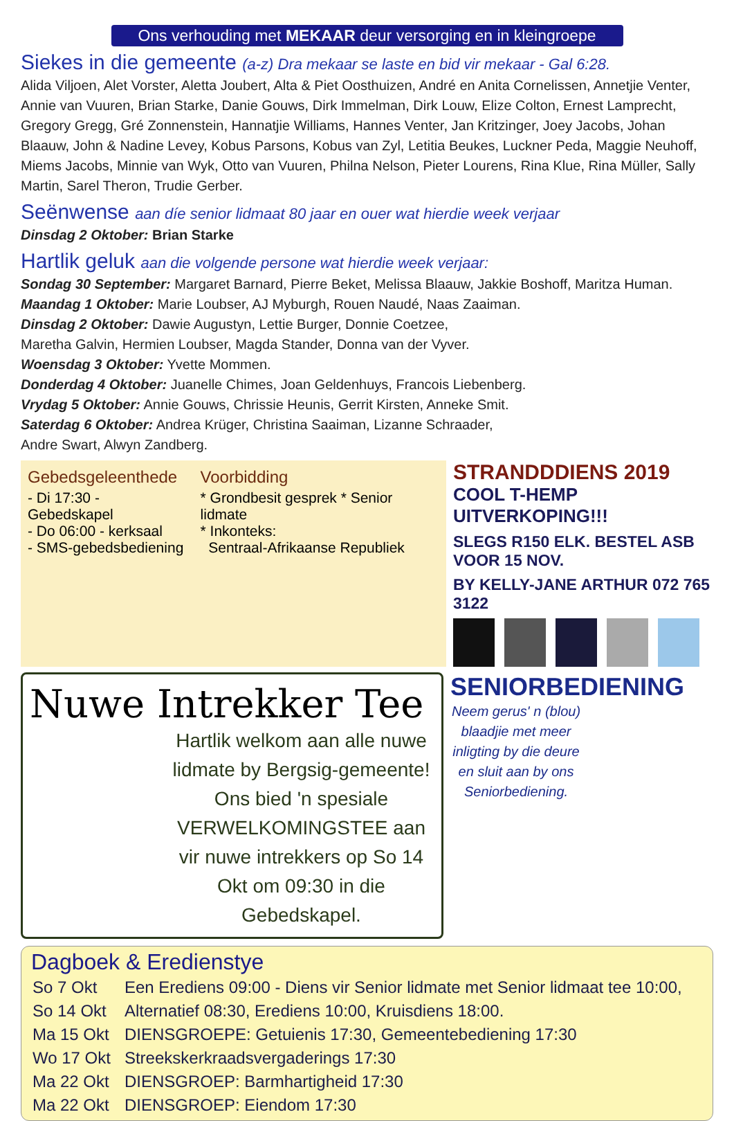Ons verhouding met MEKAAR deur versorging en in kleingroepe
Siekes in die gemeente (a-z) Dra mekaar se laste en bid vir mekaar - Gal 6:28.
Alida Viljoen, Alet Vorster, Aletta Joubert, Alta & Piet Oosthuizen, André en Anita Cornelissen, Annetjie Venter, Annie van Vuuren, Brian Starke, Danie Gouws, Dirk Immelman, Dirk Louw, Elize Colton, Ernest Lamprecht, Gregory Gregg, Gré Zonnenstein, Hannatjie Williams, Hannes Venter, Jan Kritzinger, Joey Jacobs, Johan Blaauw, John & Nadine Levey, Kobus Parsons, Kobus van Zyl, Letitia Beukes, Luckner Peda, Maggie Neuhoff, Miems Jacobs, Minnie van Wyk, Otto van Vuuren, Philna Nelson, Pieter Lourens, Rina Klue, Rina Müller, Sally Martin, Sarel Theron, Trudie Gerber.
Seënwense aan díe senior lidmaat 80 jaar en ouer wat hierdie week verjaar
Dinsdag 2 Oktober: Brian Starke
Hartlik geluk aan die volgende persone wat hierdie week verjaar:
Sondag 30 September: Margaret Barnard, Pierre Beket, Melissa Blaauw, Jakkie Boshoff, Maritza Human.
Maandag 1 Oktober: Marie Loubser, AJ Myburgh, Rouen Naudé, Naas Zaaiman.
Dinsdag 2 Oktober: Dawie Augustyn, Lettie Burger, Donnie Coetzee,
Maretha Galvin, Hermien Loubser, Magda Stander, Donna van der Vyver.
Woensdag 3 Oktober: Yvette Mommen.
Donderdag 4 Oktober: Juanelle Chimes, Joan Geldenhuys, Francois Liebenberg.
Vrydag 5 Oktober: Annie Gouws, Chrissie Heunis, Gerrit Kirsten, Anneke Smit.
Saterdag 6 Oktober: Andrea Krüger, Christina Saaiman, Lizanne Schraader,
Andre Swart, Alwyn Zandberg.
Gebedsgeleenthede
- Di 17:30 - Gebedskapel
- Do 06:00 - kerksaal
- SMS-gebedsbediening
Voorbidding
* Grondbesit gesprek * Senior lidmate
* Inkonteks:
Sentraal-Afrikaanse Republiek
STRANDDDIENS 2019
COOL T-HEMP UITVERKOPING!!!
SLEGS R150 ELK. BESTEL ASB VOOR 15 NOV.
BY KELLY-JANE ARTHUR 072 765 3122
Nuwe Intrekker Tee
Hartlik welkom aan alle nuwe lidmate by Bergsig-gemeente! Ons bied 'n spesiale VERWELKOMINGSTEE aan vir nuwe intrekkers op So 14 Okt om 09:30 in die Gebedskapel.
SENIORBEDIENING
Neem gerus' n (blou) blaadjie met meer inligting by die deure en sluit aan by ons Seniorbediening.
Dagboek & Eredienstye
| So 7 Okt | Een Erediens 09:00 - Diens vir Senior lidmate met Senior lidmaat tee 10:00, |
| So 14 Okt | Alternatief 08:30, Erediens 10:00, Kruisdiens 18:00. |
| Ma 15 Okt | DIENSGROEPE: Getuienis 17:30, Gemeentebediening 17:30 |
| Wo 17 Okt | Streekskerkraadsvergaderings 17:30 |
| Ma 22 Okt | DIENSGROEP: Barmhartigheid 17:30 |
| Ma 22 Okt | DIENSGROEP: Eiendom 17:30 |